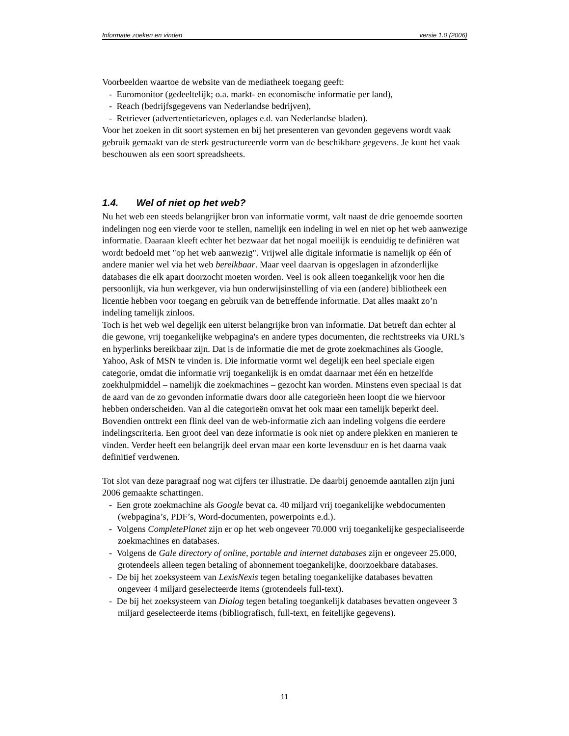Informatie zoeken en vinden versie 1.0 (2006)
Voorbeelden waartoe de website van de mediatheek toegang geeft:
- Euromonitor (gedeeltelijk; o.a. markt- en economische informatie per land),
- Reach (bedrijfsgegevens van Nederlandse bedrijven),
- Retriever (advertentietarieven, oplages e.d. van Nederlandse bladen).
Voor het zoeken in dit soort systemen en bij het presenteren van gevonden gegevens wordt vaak gebruik gemaakt van de sterk gestructureerde vorm van de beschikbare gegevens. Je kunt het vaak beschouwen als een soort spreadsheets.
1.4. Wel of niet op het web?
Nu het web een steeds belangrijker bron van informatie vormt, valt naast de drie genoemde soorten indelingen nog een vierde voor te stellen, namelijk een indeling in wel en niet op het web aanwezige informatie. Daaraan kleeft echter het bezwaar dat het nogal moeilijk is eenduidig te definiëren wat wordt bedoeld met "op het web aanwezig". Vrijwel alle digitale informatie is namelijk op één of andere manier wel via het web bereikbaar. Maar veel daarvan is opgeslagen in afzonderlijke databases die elk apart doorzocht moeten worden. Veel is ook alleen toegankelijk voor hen die persoonlijk, via hun werkgever, via hun onderwijsinstelling of via een (andere) bibliotheek een licentie hebben voor toegang en gebruik van de betreffende informatie. Dat alles maakt zo’n indeling tamelijk zinloos.
Toch is het web wel degelijk een uiterst belangrijke bron van informatie. Dat betreft dan echter al die gewone, vrij toegankelijke webpagina's en andere types documenten, die rechtstreeks via URL's en hyperlinks bereikbaar zijn. Dat is de informatie die met de grote zoekmachines als Google, Yahoo, Ask of MSN te vinden is. Die informatie vormt wel degelijk een heel speciale eigen categorie, omdat die informatie vrij toegankelijk is en omdat daarnaar met één en hetzelfde zoekhulpmiddel – namelijk die zoekmachines – gezocht kan worden. Minstens even speciaal is dat de aard van de zo gevonden informatie dwars door alle categorieën heen loopt die we hiervoor hebben onderscheiden. Van al die categorieën omvat het ook maar een tamelijk beperkt deel. Bovendien onttrekt een flink deel van de web-informatie zich aan indeling volgens die eerdere indelingscriteria. Een groot deel van deze informatie is ook niet op andere plekken en manieren te vinden. Verder heeft een belangrijk deel ervan maar een korte levensduur en is het daarna vaak definitief verdwenen.
Tot slot van deze paragraaf nog wat cijfers ter illustratie. De daarbij genoemde aantallen zijn juni 2006 gemaakte schattingen.
- Een grote zoekmachine als Google bevat ca. 40 miljard vrij toegankelijke webdocumenten (webpagina’s, PDF’s, Word-documenten, powerpoints e.d.).
- Volgens CompletePlanet zijn er op het web ongeveer 70.000 vrij toegankelijke gespecialiseerde zoekmachines en databases.
- Volgens de Gale directory of online, portable and internet databases zijn er ongeveer 25.000, grotendeels alleen tegen betaling of abonnement toegankelijke, doorzoekbare databases.
- De bij het zoeksysteem van LexisNexis tegen betaling toegankelijke databases bevatten ongeveer 4 miljard geselecteerde items (grotendeels full-text).
- De bij het zoeksysteem van Dialog tegen betaling toegankelijk databases bevatten ongeveer 3 miljard geselecteerde items (bibliografisch, full-text, en feitelijke gegevens).
11